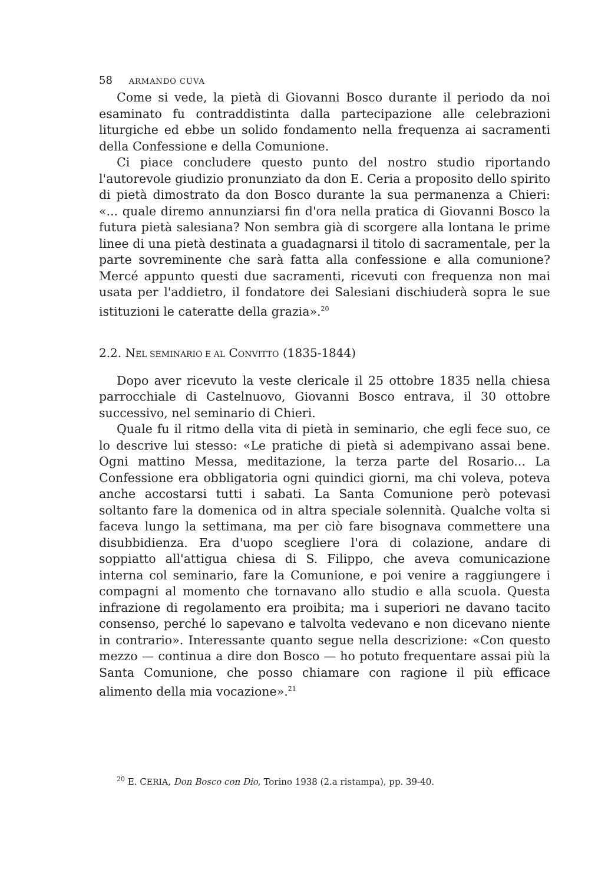58 ARMANDO CUVA
Come si vede, la pietà di Giovanni Bosco durante il periodo da noi esaminato fu contraddistinta dalla partecipazione alle celebrazioni liturgiche ed ebbe un solido fondamento nella frequenza ai sacramenti della Confessione e della Comunione.
Ci piace concludere questo punto del nostro studio riportando l'autorevole giudizio pronunziato da don E. Ceria a proposito dello spirito di pietà dimostrato da don Bosco durante la sua permanenza a Chieri: «... quale diremo annunziarsi fin d'ora nella pratica di Giovanni Bosco la futura pietà salesiana? Non sembra già di scorgere alla lontana le prime linee di una pietà destinata a guadagnarsi il titolo di sacramentale, per la parte sovreminente che sarà fatta alla confessione e alla comunione? Mercé appunto questi due sacramenti, ricevuti con frequenza non mai usata per l'addietro, il fondatore dei Salesiani dischiuderà sopra le sue istituzioni le cateratte della grazia».<sup>20</sup>
2.2. NEL SEMINARIO E AL CONVITTO (1835-1844)
Dopo aver ricevuto la veste clericale il 25 ottobre 1835 nella chiesa parrocchiale di Castelnuovo, Giovanni Bosco entrava, il 30 ottobre successivo, nel seminario di Chieri.
Quale fu il ritmo della vita di pietà in seminario, che egli fece suo, ce lo descrive lui stesso: «Le pratiche di pietà si adempivano assai bene. Ogni mattino Messa, meditazione, la terza parte del Rosario... La Confessione era obbligatoria ogni quindici giorni, ma chi voleva, poteva anche accostarsi tutti i sabati. La Santa Comunione però potevasi soltanto fare la domenica od in altra speciale solennità. Qualche volta si faceva lungo la settimana, ma per ciò fare bisognava commettere una disubbidienza. Era d'uopo scegliere l'ora di colazione, andare di soppiatto all'attigua chiesa di S. Filippo, che aveva comunicazione interna col seminario, fare la Comunione, e poi venire a raggiungere i compagni al momento che tornavano allo studio e alla scuola. Questa infrazione di regolamento era proibita; ma i superiori ne davano tacito consenso, perché lo sapevano e talvolta vedevano e non dicevano niente in contrario». Interessante quanto segue nella descrizione: «Con questo mezzo — continua a dire don Bosco — ho potuto frequentare assai più la Santa Comunione, che posso chiamare con ragione il più efficace alimento della mia vocazione».<sup>21</sup>
<sup>20</sup> E. CERIA, Don Bosco con Dio, Torino 1938 (2.a ristampa), pp. 39-40.